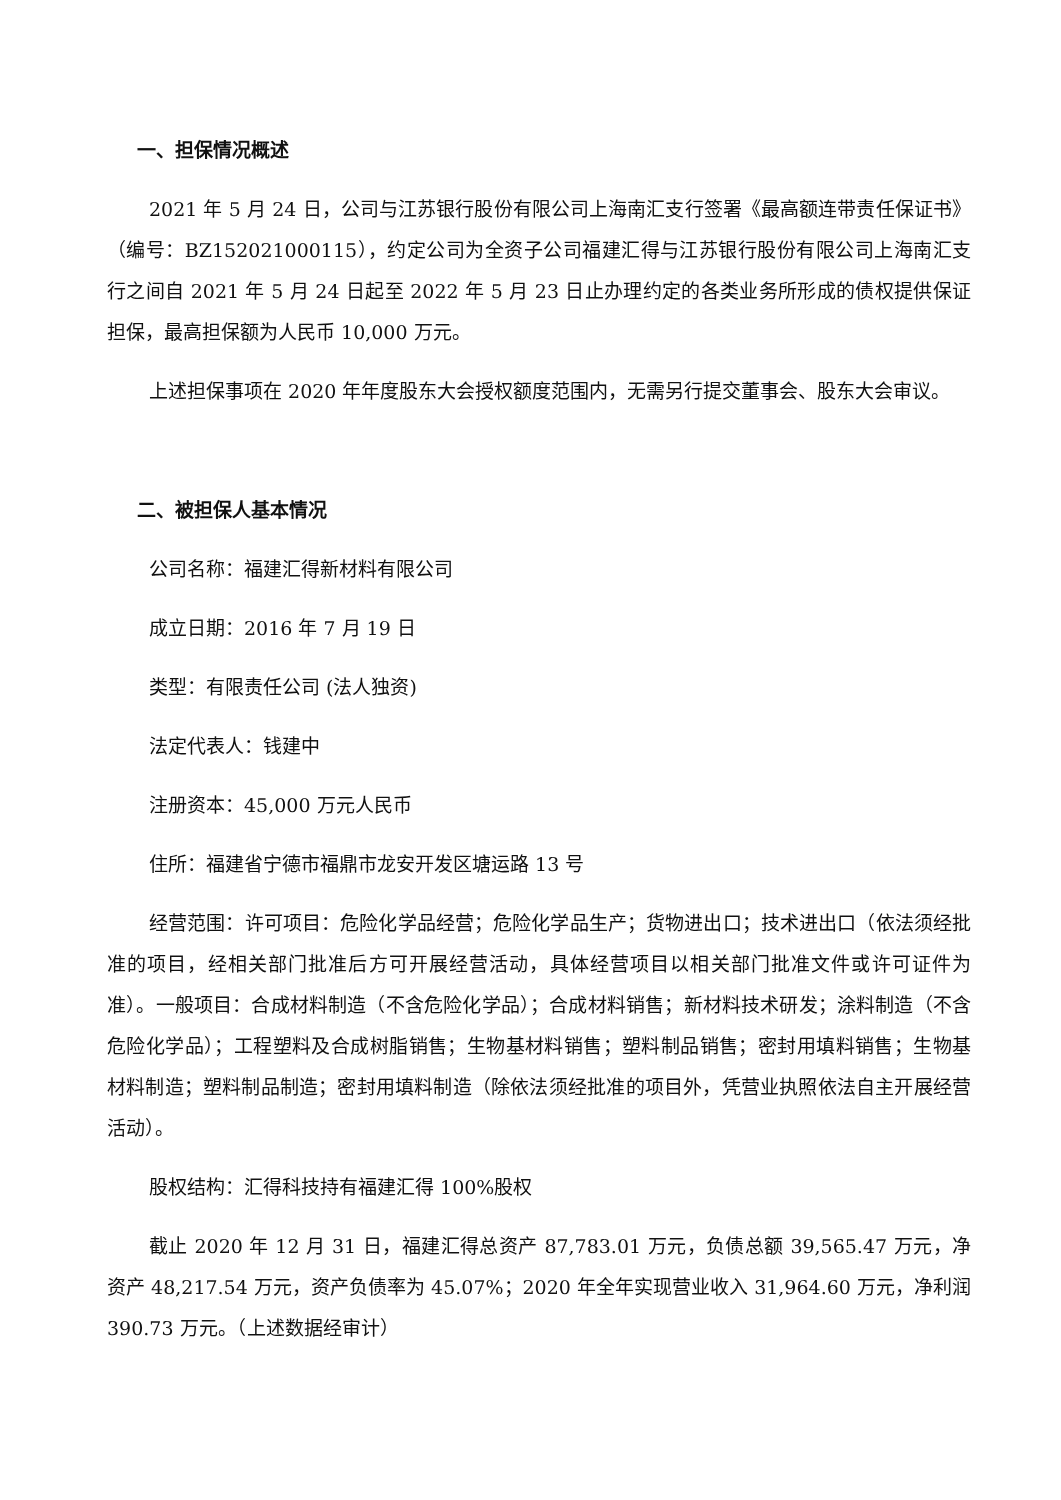一、担保情况概述
2021 年 5 月 24 日，公司与江苏银行股份有限公司上海南汇支行签署《最高额连带责任保证书》（编号：BZ152021000115），约定公司为全资子公司福建汇得与江苏银行股份有限公司上海南汇支行之间自 2021 年 5 月 24 日起至 2022 年 5 月 23 日止办理约定的各类业务所形成的债权提供保证担保，最高担保额为人民币 10,000 万元。
上述担保事项在 2020 年年度股东大会授权额度范围内，无需另行提交董事会、股东大会审议。
二、被担保人基本情况
公司名称：福建汇得新材料有限公司
成立日期：2016 年 7 月 19 日
类型：有限责任公司 (法人独资)
法定代表人：钱建中
注册资本：45,000 万元人民币
住所：福建省宁德市福鼎市龙安开发区塘运路 13 号
经营范围：许可项目：危险化学品经营；危险化学品生产；货物进出口；技术进出口（依法须经批准的项目，经相关部门批准后方可开展经营活动，具体经营项目以相关部门批准文件或许可证件为准）。一般项目：合成材料制造（不含危险化学品）；合成材料销售；新材料技术研发；涂料制造（不含危险化学品）；工程塑料及合成树脂销售；生物基材料销售；塑料制品销售；密封用填料销售；生物基材料制造；塑料制品制造；密封用填料制造（除依法须经批准的项目外，凭营业执照依法自主开展经营活动）。
股权结构：汇得科技持有福建汇得 100%股权
截止 2020 年 12 月 31 日，福建汇得总资产 87,783.01 万元，负债总额 39,565.47 万元，净资产 48,217.54 万元，资产负债率为 45.07%；2020 年全年实现营业收入 31,964.60 万元，净利润 390.73 万元。（上述数据经审计）